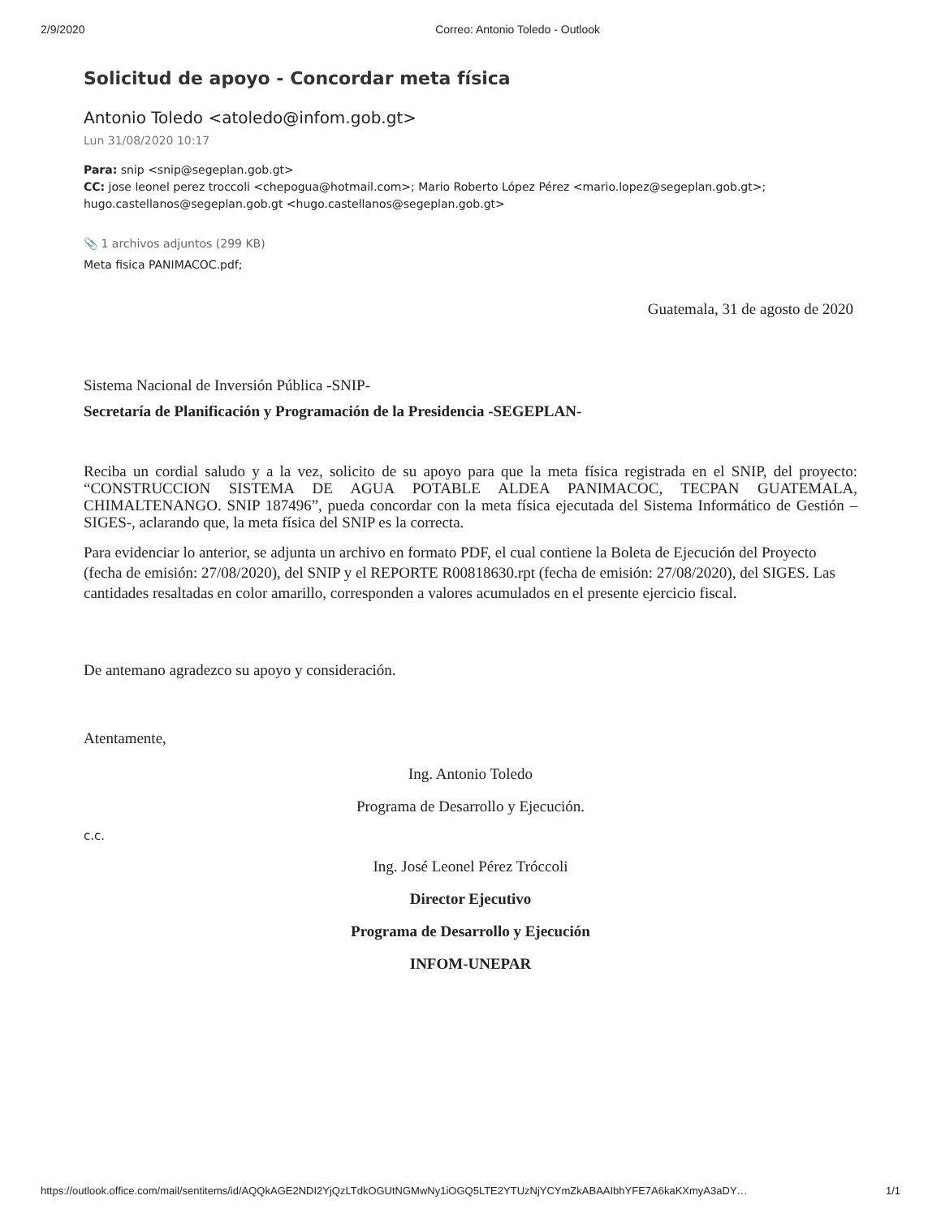2/9/2020 Correo: Antonio Toledo - Outlook
Solicitud de apoyo - Concordar meta física
Antonio Toledo <atoledo@infom.gob.gt>
Lun 31/08/2020 10:17
Para: snip <snip@segeplan.gob.gt>
CC: jose leonel perez troccoli <chepogua@hotmail.com>; Mario Roberto López Pérez <mario.lopez@segeplan.gob.gt>; hugo.castellanos@segeplan.gob.gt <hugo.castellanos@segeplan.gob.gt>
📎 1 archivos adjuntos (299 KB)
Meta fisica PANIMACOC.pdf;
Guatemala, 31 de agosto de 2020
Sistema Nacional de Inversión Pública -SNIP-
Secretaría de Planificación y Programación de la Presidencia -SEGEPLAN-
Reciba un cordial saludo y a la vez, solicito de su apoyo para que la meta física registrada en el SNIP, del proyecto: “CONSTRUCCION SISTEMA DE AGUA POTABLE ALDEA PANIMACOC, TECPAN GUATEMALA, CHIMALTENANGO. SNIP 187496”, pueda concordar con la meta física ejecutada del Sistema Informático de Gestión –SIGES-, aclarando que, la meta física del SNIP es la correcta.
Para evidenciar lo anterior, se adjunta un archivo en formato PDF, el cual contiene la Boleta de Ejecución del Proyecto (fecha de emisión: 27/08/2020), del SNIP y el REPORTE R00818630.rpt (fecha de emisión: 27/08/2020), del SIGES. Las cantidades resaltadas en color amarillo, corresponden a valores acumulados en el presente ejercicio fiscal.
De antemano agradezco su apoyo y consideración.
Atentamente,
Ing. Antonio Toledo
Programa de Desarrollo y Ejecución.
c.c.
Ing. José Leonel Pérez Tróccoli
Director Ejecutivo
Programa de Desarrollo y Ejecución
INFOM-UNEPAR
https://outlook.office.com/mail/sentitems/id/AQQkAGE2NDI2YjQzLTdkOGUtNGMwNy1iOGQ5LTE2YTUzNjYCYmZkABAAIbhYFE7A6kaKXmyA3aDY… 1/1